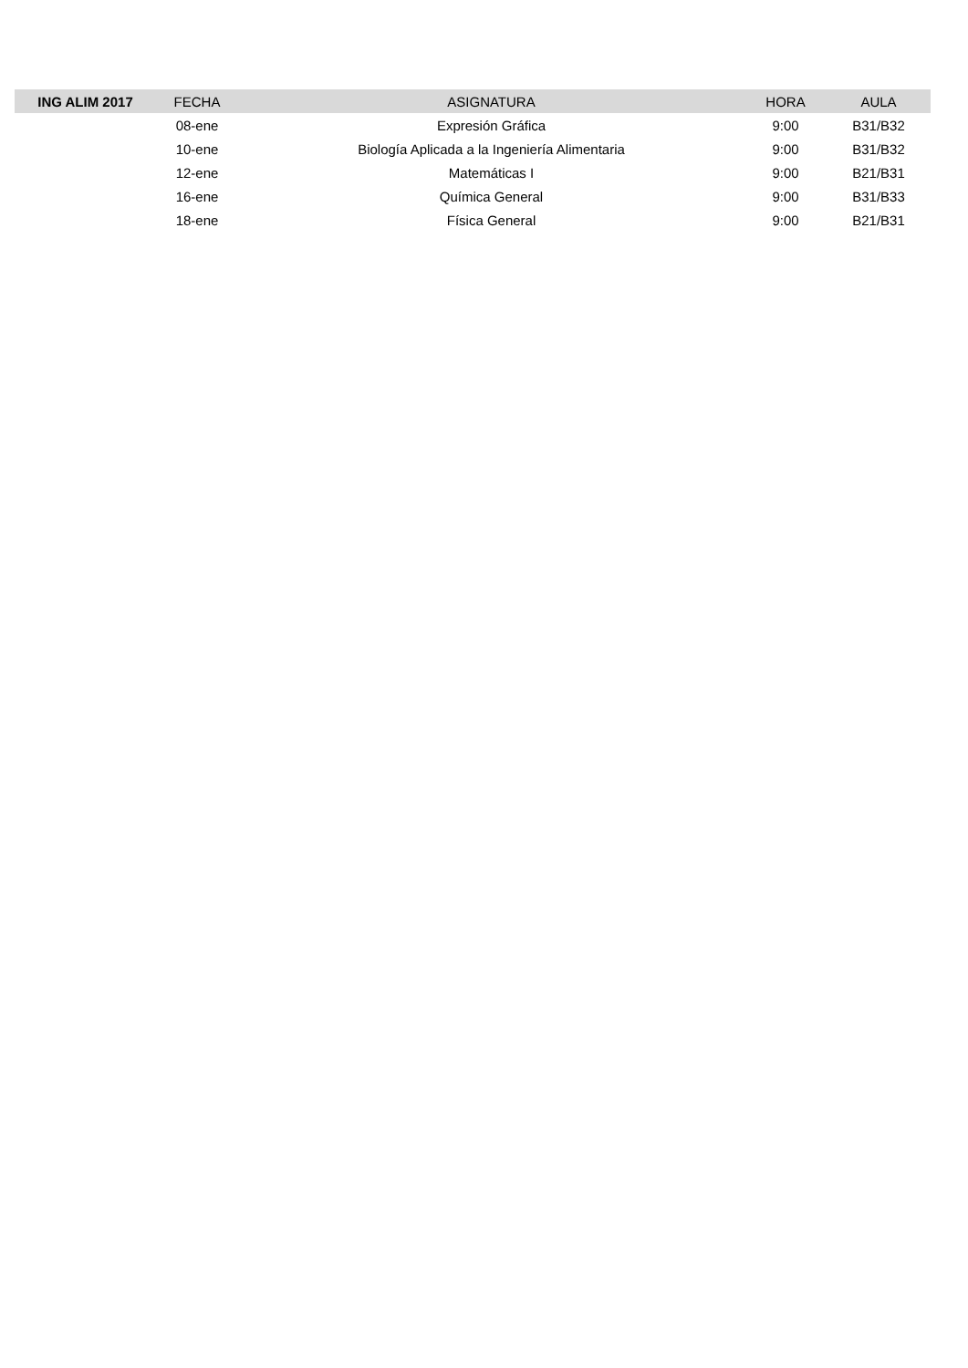| ING ALIM 2017 | FECHA | ASIGNATURA | HORA | AULA |
| --- | --- | --- | --- | --- |
| | 08-ene | Expresión Gráfica | 9:00 | B31/B32 |
| | 10-ene | Biología Aplicada a la Ingeniería Alimentaria | 9:00 | B31/B32 |
| | 12-ene | Matemáticas I | 9:00 | B21/B31 |
| | 16-ene | Química General | 9:00 | B31/B33 |
| | 18-ene | Física General | 9:00 | B21/B31 |